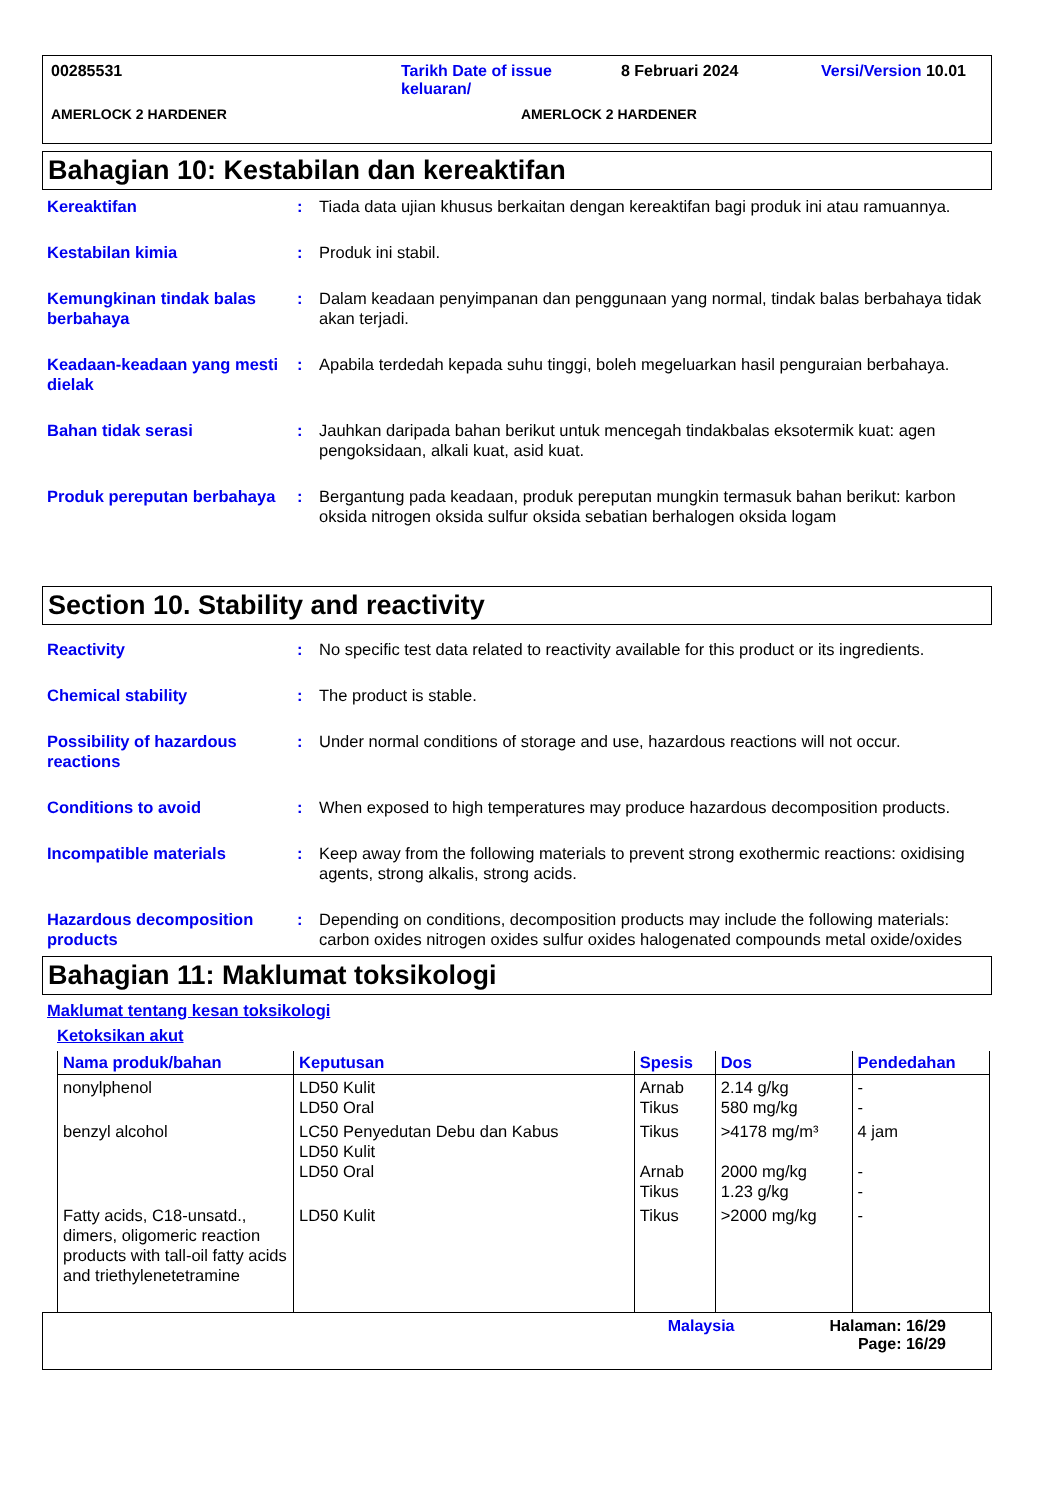00285531 Tarikh Date of issue keluaran/
8 Februari 2024 Versi/Version 10.01
AMERLOCK 2 HARDENER AMERLOCK 2 HARDENER
Bahagian 10: Kestabilan dan kereaktifan
Kereaktifan : Tiada data ujian khusus berkaitan dengan kereaktifan bagi produk ini atau ramuannya.
Kestabilan kimia : Produk ini stabil.
Kemungkinan tindak balas berbahaya
: Dalam keadaan penyimpanan dan penggunaan yang normal, tindak balas berbahaya tidak akan terjadi.
Keadaan-keadaan yang mesti dielak
: Apabila terdedah kepada suhu tinggi, boleh megeluarkan hasil penguraian berbahaya.
Bahan tidak serasi : Jauhkan daripada bahan berikut untuk mencegah tindakbalas eksotermik kuat: agen pengoksidaan, alkali kuat, asid kuat.
Produk pereputan berbahaya
: Bergantung pada keadaan, produk pereputan mungkin termasuk bahan berikut: karbon oksida nitrogen oksida sulfur oksida sebatian berhalogen oksida logam
Section 10. Stability and reactivity
Reactivity : No specific test data related to reactivity available for this product or its ingredients.
Chemical stability : The product is stable.
Possibility of hazardous reactions
: Under normal conditions of storage and use, hazardous reactions will not occur.
Conditions to avoid : When exposed to high temperatures may produce hazardous decomposition products.
Incompatible materials : Keep away from the following materials to prevent strong exothermic reactions: oxidising agents, strong alkalis, strong acids.
Hazardous decomposition products
: Depending on conditions, decomposition products may include the following materials: carbon oxides nitrogen oxides sulfur oxides halogenated compounds metal oxide/oxides
Bahagian 11: Maklumat toksikologi
Maklumat tentang kesan toksikologi
Ketoksikan akut
| Nama produk/bahan | Keputusan | Spesis | Dos | Pendedahan |
| --- | --- | --- | --- | --- |
| nonylphenol | LD50 Kulit LD50 Oral | Arnab Tikus | 2.14 g/kg 580 mg/kg | - - |
| benzyl alcohol | LC50 Penyedutan Debu dan Kabus LD50 Kulit LD50 Oral | Tikus Arnab Tikus | >4178 mg/m³ 2000 mg/kg 1.23 g/kg | 4 jam - - |
| Fatty acids, C18-unsatd., dimers, oligomeric reaction products with tall-oil fatty acids and triethylenetetramine | LD50 Kulit | Tikus | >2000 mg/kg | - |
Malaysia Halaman: 16/29
Page: 16/29